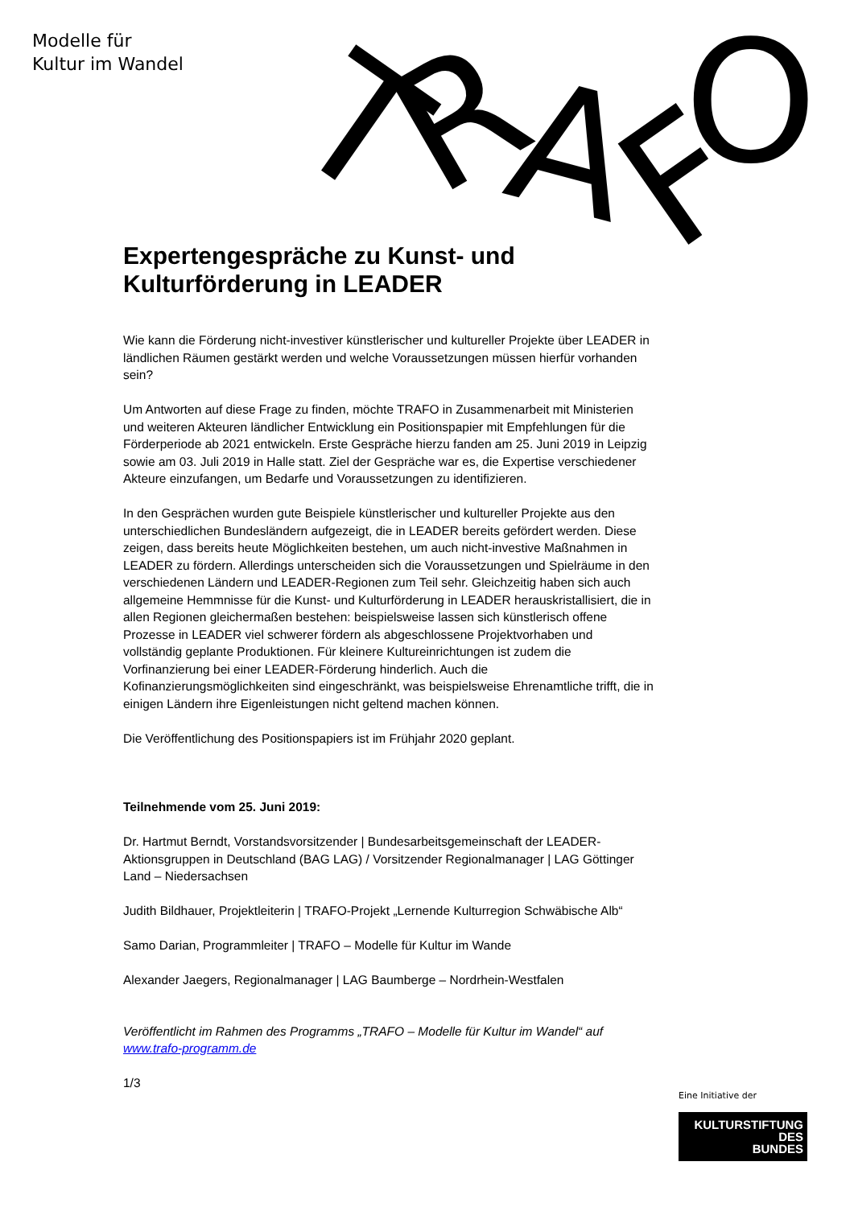Modelle für
Kultur im Wandel
T
R
A
F
O
Expertengespräche zu Kunst- und Kulturförderung in LEADER
Wie kann die Förderung nicht-investiver künstlerischer und kultureller Projekte über LEADER in ländlichen Räumen gestärkt werden und welche Voraussetzungen müssen hierfür vorhanden sein?
Um Antworten auf diese Frage zu finden, möchte TRAFO in Zusammenarbeit mit Ministerien und weiteren Akteuren ländlicher Entwicklung ein Positionspapier mit Empfehlungen für die Förderperiode ab 2021 entwickeln. Erste Gespräche hierzu fanden am 25. Juni 2019 in Leipzig sowie am 03. Juli 2019 in Halle statt. Ziel der Gespräche war es, die Expertise verschiedener Akteure einzufangen, um Bedarfe und Voraussetzungen zu identifizieren.
In den Gesprächen wurden gute Beispiele künstlerischer und kultureller Projekte aus den unterschiedlichen Bundesländern aufgezeigt, die in LEADER bereits gefördert werden. Diese zeigen, dass bereits heute Möglichkeiten bestehen, um auch nicht-investive Maßnahmen in LEADER zu fördern. Allerdings unterscheiden sich die Voraussetzungen und Spielräume in den verschiedenen Ländern und LEADER-Regionen zum Teil sehr. Gleichzeitig haben sich auch allgemeine Hemmnisse für die Kunst- und Kulturförderung in LEADER herauskristallisiert, die in allen Regionen gleichermaßen bestehen: beispielsweise lassen sich künstlerisch offene Prozesse in LEADER viel schwerer fördern als abgeschlossene Projektvorhaben und vollständig geplante Produktionen. Für kleinere Kultureinrichtungen ist zudem die Vorfinanzierung bei einer LEADER-Förderung hinderlich. Auch die Kofinanzierungsmöglichkeiten sind eingeschränkt, was beispielsweise Ehrenamtliche trifft, die in einigen Ländern ihre Eigenleistungen nicht geltend machen können.
Die Veröffentlichung des Positionspapiers ist im Frühjahr 2020 geplant.
Teilnehmende vom 25. Juni 2019:
Dr. Hartmut Berndt, Vorstandsvorsitzender | Bundesarbeitsgemeinschaft der LEADER-Aktionsgruppen in Deutschland (BAG LAG) / Vorsitzender Regionalmanager | LAG Göttinger Land – Niedersachsen
Judith Bildhauer, Projektleiterin | TRAFO-Projekt „Lernende Kulturregion Schwäbische Alb“
Samo Darian, Programmleiter | TRAFO – Modelle für Kultur im Wande
Alexander Jaegers, Regionalmanager | LAG Baumberge – Nordrhein-Westfalen
Veröffentlicht im Rahmen des Programms „TRAFO – Modelle für Kultur im Wandel“ auf www.trafo-programm.de
1/3
Eine Initiative der
KULTURSTIFTUNG
DES
BUNDES